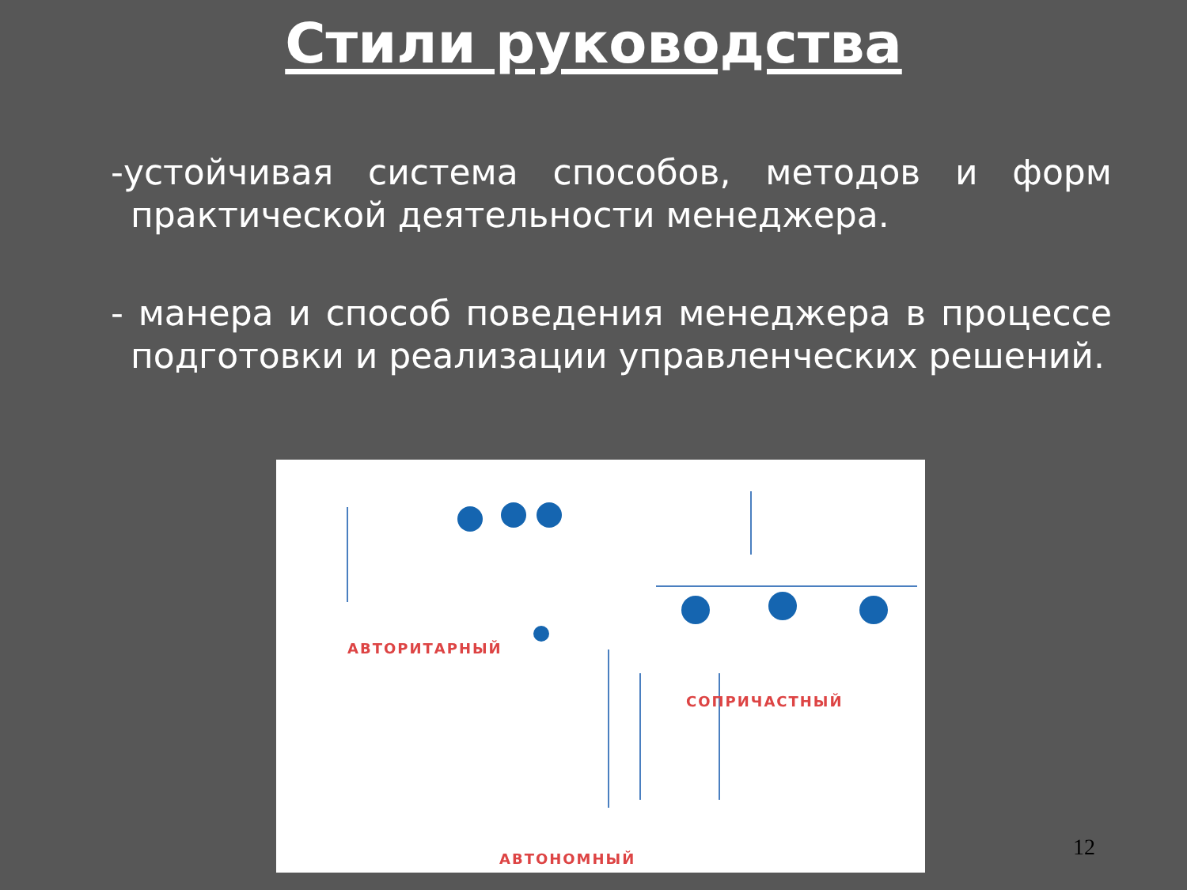Стили руководства
-устойчивая система способов, методов и форм практической деятельности менеджера.
- манера и способ поведения менеджера в процессе подготовки и реализации управленческих решений.
АВТОРИТАРНЫЙ
СОПРИЧАСТНЫЙ
АВТОНОМНЫЙ
12